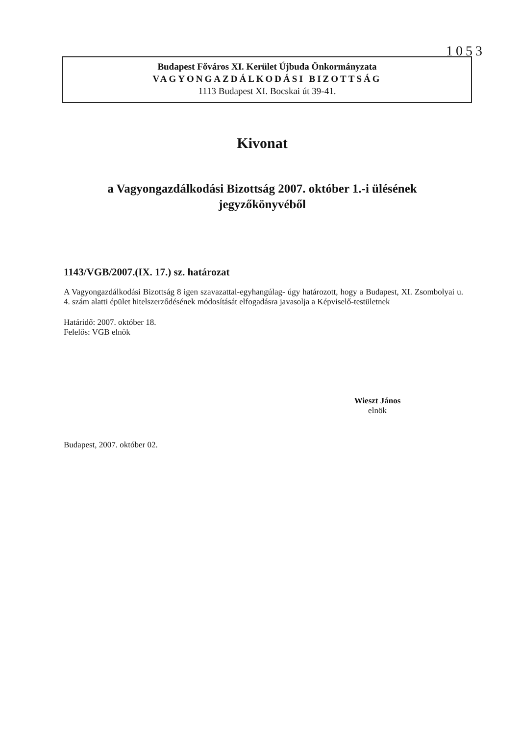1053
Budapest Főváros XI. Kerület Újbuda Önkormányzata
VAGYONGAZDÁLKODÁSI BIZOTTSÁG
1113 Budapest XI. Bocskai út 39-41.
Kivonat
a Vagyongazdálkodási Bizottság 2007. október 1.-i ülésének
jegyzőkönyvéből
1143/VGB/2007.(IX. 17.) sz. határozat
A Vagyongazdálkodási Bizottság 8 igen szavazattal-egyhangúlag- úgy határozott, hogy a Budapest, XI. Zsombolyai u. 4. szám alatti épület hitelszerződésének módosítását elfogadásra javasolja a Képviselő-testületnek
Határidő: 2007. október 18.
Felelős: VGB elnök
Wieszt János
elnök
Budapest, 2007. október 02.